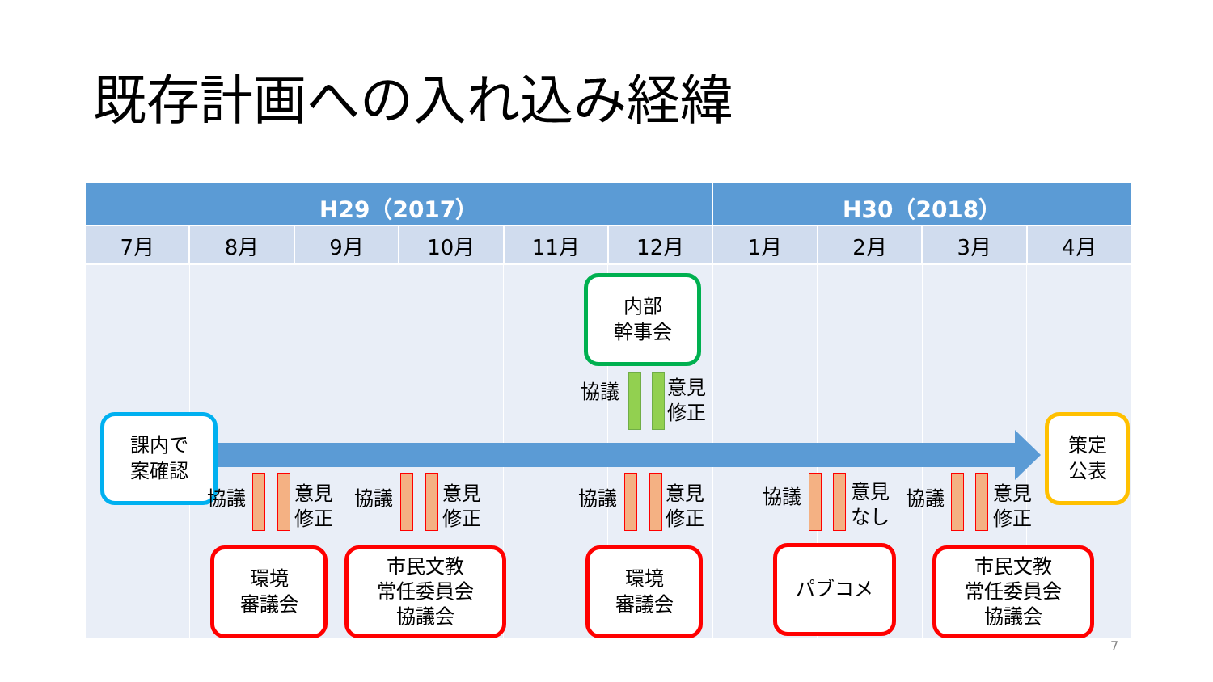既存計画への入れ込み経緯
| H29（2017） | | | | | | H30（2018） | | | |
| --- | --- | --- | --- | --- | --- | --- | --- | --- | --- |
| 7月 | 8月 | 9月 | 10月 | 11月 | 12月 | 1月 | 2月 | 3月 | 4月 |
課内で
案確認
策定
公表
内部
幹事会
協議
意見
修正
協議
意見
修正
協議
意見
修正
協議
意見
修正
協議
意見
なし
協議
意見
修正
環境
審議会
市民文教
常任委員会
協議会
環境
審議会
パブコメ
市民文教
常任委員会
協議会
7